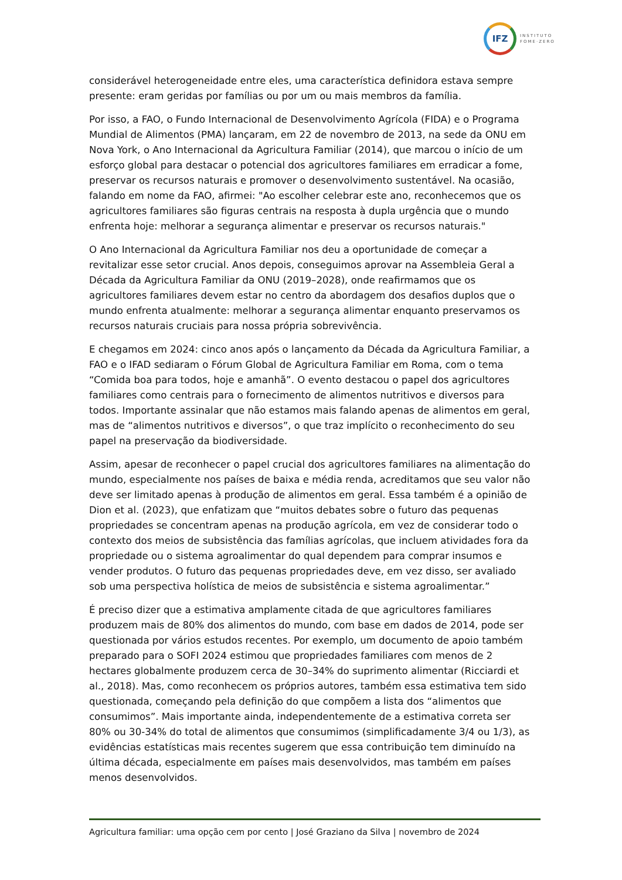IFZ
INSTITUTO
FOME·ZERO
considerável heterogeneidade entre eles, uma característica definidora estava sempre presente: eram geridas por famílias ou por um ou mais membros da família.
Por isso, a FAO, o Fundo Internacional de Desenvolvimento Agrícola (FIDA) e o Programa Mundial de Alimentos (PMA) lançaram, em 22 de novembro de 2013, na sede da ONU em Nova York, o Ano Internacional da Agricultura Familiar (2014), que marcou o início de um esforço global para destacar o potencial dos agricultores familiares em erradicar a fome, preservar os recursos naturais e promover o desenvolvimento sustentável. Na ocasião, falando em nome da FAO, afirmei: "Ao escolher celebrar este ano, reconhecemos que os agricultores familiares são figuras centrais na resposta à dupla urgência que o mundo enfrenta hoje: melhorar a segurança alimentar e preservar os recursos naturais."
O Ano Internacional da Agricultura Familiar nos deu a oportunidade de começar a revitalizar esse setor crucial. Anos depois, conseguimos aprovar na Assembleia Geral a Década da Agricultura Familiar da ONU (2019–2028), onde reafirmamos que os agricultores familiares devem estar no centro da abordagem dos desafios duplos que o mundo enfrenta atualmente: melhorar a segurança alimentar enquanto preservamos os recursos naturais cruciais para nossa própria sobrevivência.
E chegamos em 2024: cinco anos após o lançamento da Década da Agricultura Familiar, a FAO e o IFAD sediaram o Fórum Global de Agricultura Familiar em Roma, com o tema “Comida boa para todos, hoje e amanhã”. O evento destacou o papel dos agricultores familiares como centrais para o fornecimento de alimentos nutritivos e diversos para todos. Importante assinalar que não estamos mais falando apenas de alimentos em geral, mas de “alimentos nutritivos e diversos”, o que traz implícito o reconhecimento do seu papel na preservação da biodiversidade.
Assim, apesar de reconhecer o papel crucial dos agricultores familiares na alimentação do mundo, especialmente nos países de baixa e média renda, acreditamos que seu valor não deve ser limitado apenas à produção de alimentos em geral. Essa também é a opinião de Dion et al. (2023), que enfatizam que “muitos debates sobre o futuro das pequenas propriedades se concentram apenas na produção agrícola, em vez de considerar todo o contexto dos meios de subsistência das famílias agrícolas, que incluem atividades fora da propriedade ou o sistema agroalimentar do qual dependem para comprar insumos e vender produtos. O futuro das pequenas propriedades deve, em vez disso, ser avaliado sob uma perspectiva holística de meios de subsistência e sistema agroalimentar.”
É preciso dizer que a estimativa amplamente citada de que agricultores familiares produzem mais de 80% dos alimentos do mundo, com base em dados de 2014, pode ser questionada por vários estudos recentes. Por exemplo, um documento de apoio também preparado para o SOFI 2024 estimou que propriedades familiares com menos de 2 hectares globalmente produzem cerca de 30–34% do suprimento alimentar (Ricciardi et al., 2018). Mas, como reconhecem os próprios autores, também essa estimativa tem sido questionada, começando pela definição do que compõem a lista dos “alimentos que consumimos”. Mais importante ainda, independentemente de a estimativa correta ser 80% ou 30-34% do total de alimentos que consumimos (simplificadamente 3/4 ou 1/3), as evidências estatísticas mais recentes sugerem que essa contribuição tem diminuído na última década, especialmente em países mais desenvolvidos, mas também em países menos desenvolvidos.
Agricultura familiar: uma opção cem por cento | José Graziano da Silva | novembro de 2024